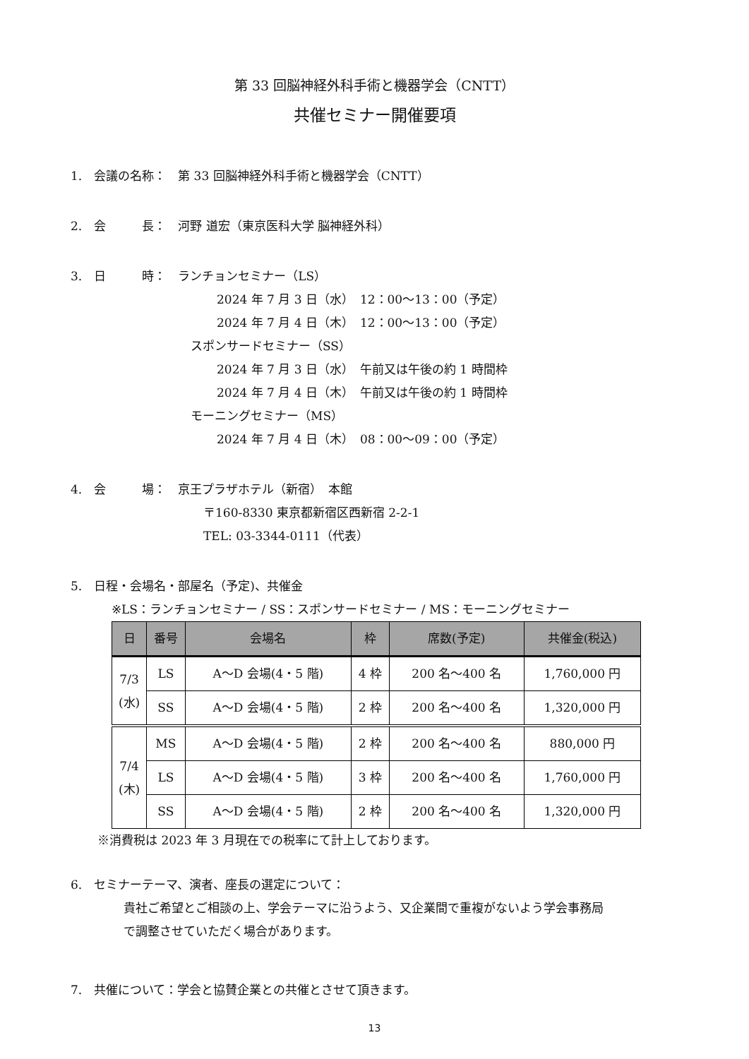第 33 回脳神経外科手術と機器学会（CNTT）
共催セミナー開催要項
1.　会議の名称：　第 33 回脳神経外科手術と機器学会（CNTT）
2.　会　　　長：　河野 道宏（東京医科大学 脳神経外科）
3.　日　　　時：　ランチョンセミナー（LS）
2024 年 7 月 3 日（水）　12：00～13：00（予定）
2024 年 7 月 4 日（木）　12：00～13：00（予定）
スポンサードセミナー（SS）
2024 年 7 月 3 日（水）　午前又は午後の約 1 時間枠
2024 年 7 月 4 日（木）　午前又は午後の約 1 時間枠
モーニングセミナー（MS）
2024 年 7 月 4 日（木）　08：00～09：00（予定）
4.　会　　　場：　京王プラザホテル（新宿）　本館
〒160-8330 東京都新宿区西新宿 2-2-1
TEL: 03-3344-0111（代表）
5.　日程・会場名・部屋名（予定)、共催金
※LS：ランチョンセミナー / SS：スポンサードセミナー / MS：モーニングセミナー
| 日 | 番号 | 会場名 | 枠 | 席数(予定) | 共催金(税込) |
| --- | --- | --- | --- | --- | --- |
| 7/3 (水) | LS | A～D 会場(4・5 階) | 4 枠 | 200 名～400 名 | 1,760,000 円 |
| | SS | A～D 会場(4・5 階) | 2 枠 | 200 名～400 名 | 1,320,000 円 |
| 7/4 (木) | MS | A～D 会場(4・5 階) | 2 枠 | 200 名～400 名 | 880,000 円 |
| | LS | A～D 会場(4・5 階) | 3 枠 | 200 名～400 名 | 1,760,000 円 |
| | SS | A～D 会場(4・5 階) | 2 枠 | 200 名～400 名 | 1,320,000 円 |
※消費税は 2023 年 3 月現在での税率にて計上しております。
6.　セミナーテーマ、演者、座長の選定について：
貴社ご希望とご相談の上、学会テーマに沿うよう、又企業間で重複がないよう学会事務局
で調整させていただく場合があります。
7.　共催について：学会と協賛企業との共催とさせて頂きます。
13